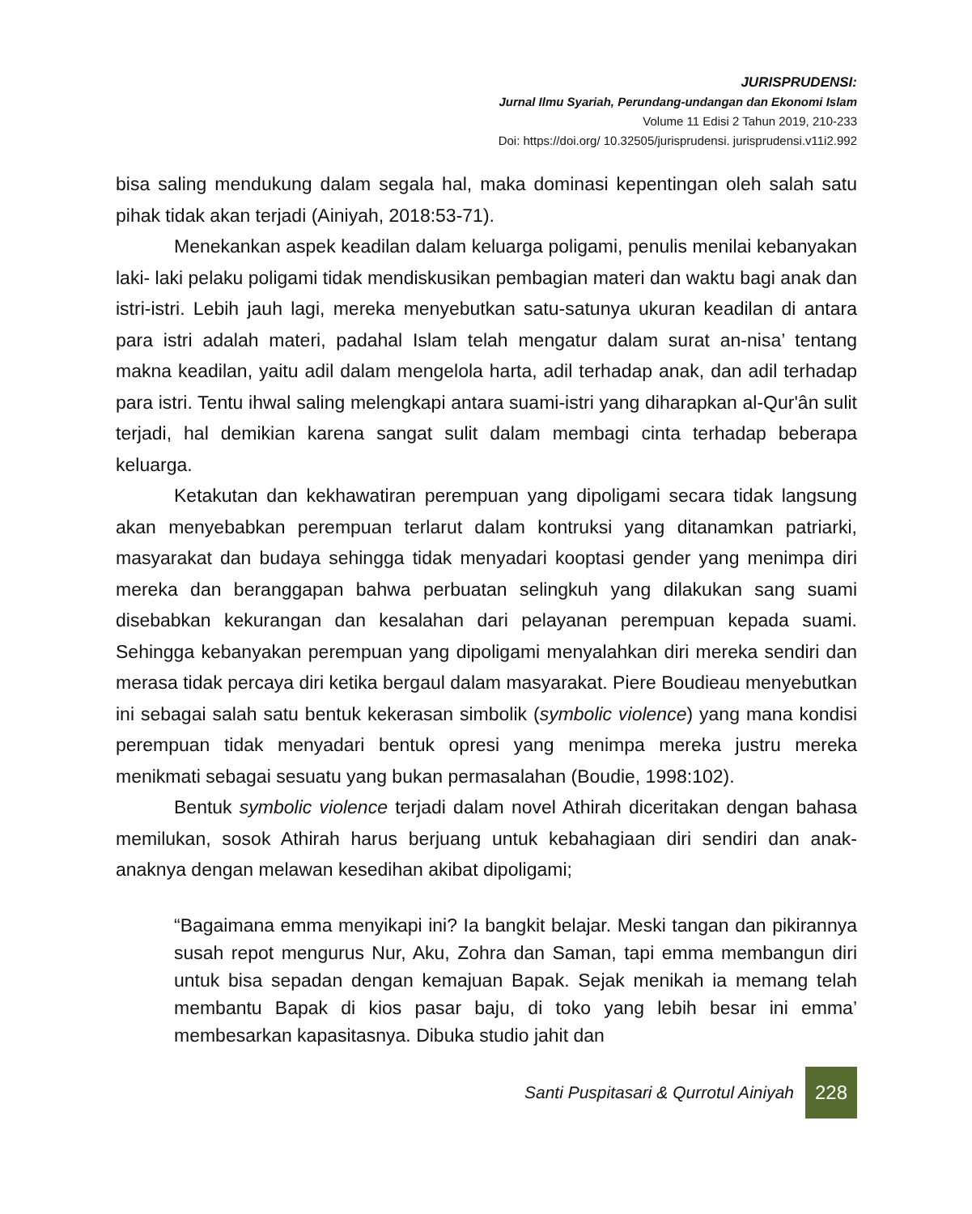JURISPRUDENSI:
Jurnal Ilmu Syariah, Perundang-undangan dan Ekonomi Islam
Volume 11 Edisi 2 Tahun 2019, 210-233
Doi: https://doi.org/ 10.32505/jurisprudensi. jurisprudensi.v11i2.992
bisa saling mendukung dalam segala hal, maka dominasi kepentingan oleh salah satu pihak tidak akan terjadi (Ainiyah, 2018:53-71).
Menekankan aspek keadilan dalam keluarga poligami, penulis menilai kebanyakan laki- laki pelaku poligami tidak mendiskusikan pembagian materi dan waktu bagi anak dan istri-istri. Lebih jauh lagi, mereka menyebutkan satu-satunya ukuran keadilan di antara para istri adalah materi, padahal Islam telah mengatur dalam surat an-nisa’ tentang makna keadilan, yaitu adil dalam mengelola harta, adil terhadap anak, dan adil terhadap para istri. Tentu ihwal saling melengkapi antara suami-istri yang diharapkan al-Qur'ân sulit terjadi, hal demikian karena sangat sulit dalam membagi cinta terhadap beberapa keluarga.
Ketakutan dan kekhawatiran perempuan yang dipoligami secara tidak langsung akan menyebabkan perempuan terlarut dalam kontruksi yang ditanamkan patriarki, masyarakat dan budaya sehingga tidak menyadari kooptasi gender yang menimpa diri mereka dan beranggapan bahwa perbuatan selingkuh yang dilakukan sang suami disebabkan kekurangan dan kesalahan dari pelayanan perempuan kepada suami. Sehingga kebanyakan perempuan yang dipoligami menyalahkan diri mereka sendiri dan merasa tidak percaya diri ketika bergaul dalam masyarakat. Piere Boudieau menyebutkan ini sebagai salah satu bentuk kekerasan simbolik (symbolic violence) yang mana kondisi perempuan tidak menyadari bentuk opresi yang menimpa mereka justru mereka menikmati sebagai sesuatu yang bukan permasalahan (Boudie, 1998:102).
Bentuk symbolic violence terjadi dalam novel Athirah diceritakan dengan bahasa memilukan, sosok Athirah harus berjuang untuk kebahagiaan diri sendiri dan anak-anaknya dengan melawan kesedihan akibat dipoligami;
“Bagaimana emma menyikapi ini? Ia bangkit belajar. Meski tangan dan pikirannya susah repot mengurus Nur, Aku, Zohra dan Saman, tapi emma membangun diri untuk bisa sepadan dengan kemajuan Bapak. Sejak menikah ia memang telah membantu Bapak di kios pasar baju, di toko yang lebih besar ini emma’ membesarkan kapasitasnya. Dibuka studio jahit dan
Santi Puspitasari & Qurrotul Ainiyah 228